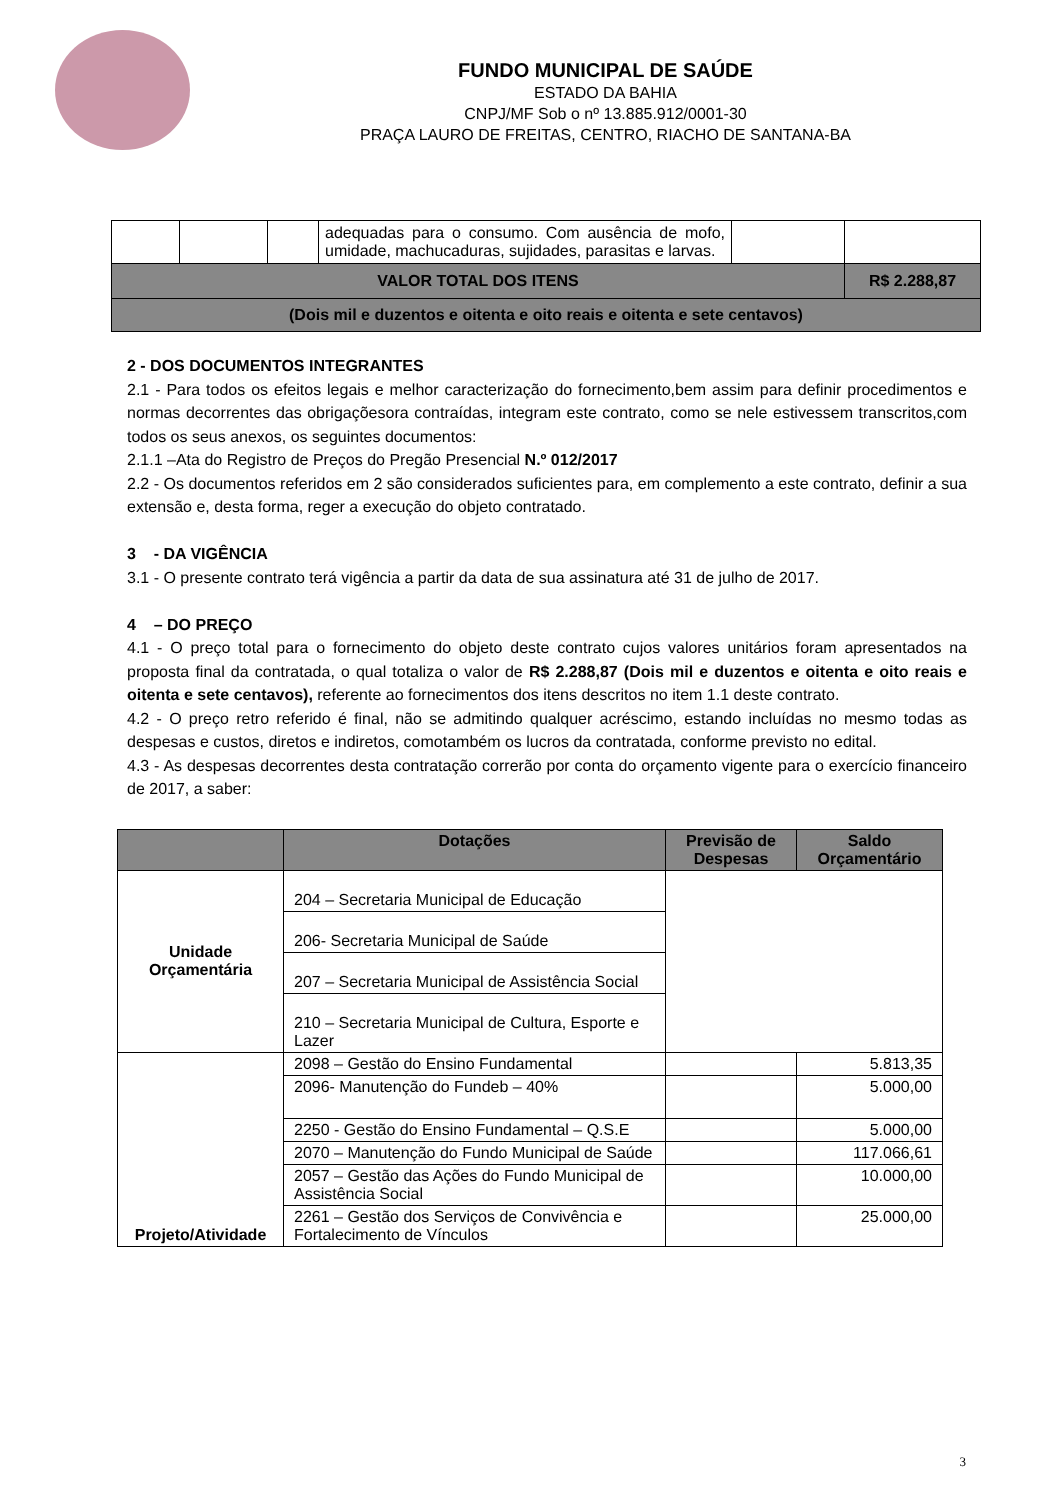FUNDO MUNICIPAL DE SAÚDE
ESTADO DA BAHIA
CNPJ/MF Sob o nº 13.885.912/0001-30
PRAÇA LAURO DE FREITAS, CENTRO, RIACHO DE SANTANA-BA
| | | | adequadas para o consumo. Com ausência de mofo, umidade, machucaduras, sujidades, parasitas e larvas. | | |
| VALOR TOTAL DOS ITENS | | | | | R$ 2.288,87 |
| (Dois mil e duzentos e oitenta e oito reais e oitenta e sete centavos) | | | | | |
2 - DOS DOCUMENTOS INTEGRANTES
2.1 - Para todos os efeitos legais e melhor caracterização do fornecimento,bem assim para definir procedimentos e normas decorrentes das obrigaçõesora contraídas, integram este contrato, como se nele estivessem transcritos,com todos os seus anexos, os seguintes documentos:
2.1.1 –Ata do Registro de Preços do Pregão Presencial N.º 012/2017
2.2 - Os documentos referidos em 2 são considerados suficientes para, em complemento a este contrato, definir a sua extensão e, desta forma, reger a execução do objeto contratado.
3 - DA VIGÊNCIA
3.1 - O presente contrato terá vigência a partir da data de sua assinatura até 31 de julho de 2017.
4 – DO PREÇO
4.1 - O preço total para o fornecimento do objeto deste contrato cujos valores unitários foram apresentados na proposta final da contratada, o qual totaliza o valor de R$ 2.288,87 (Dois mil e duzentos e oitenta e oito reais e oitenta e sete centavos), referente ao fornecimentos dos itens descritos no item 1.1 deste contrato.
4.2 - O preço retro referido é final, não se admitindo qualquer acréscimo, estando incluídas no mesmo todas as despesas e custos, diretos e indiretos, comotambém os lucros da contratada, conforme previsto no edital.
4.3 - As despesas decorrentes desta contratação correrão por conta do orçamento vigente para o exercício financeiro de 2017, a saber:
| | Dotações | Previsão de Despesas | Saldo Orçamentário |
| --- | --- | --- | --- |
| Unidade Orçamentária | 204 – Secretaria Municipal de Educação | | |
| | 206- Secretaria Municipal de Saúde | | |
| | 207 – Secretaria Municipal de Assistência Social | | |
| | 210 – Secretaria Municipal de Cultura, Esporte e Lazer | | |
| Projeto/Atividade | 2098 – Gestão do Ensino Fundamental | | 5.813,35 |
| | 2096- Manutenção do Fundeb – 40% | | 5.000,00 |
| | 2250 - Gestão do Ensino Fundamental – Q.S.E | | 5.000,00 |
| | 2070 – Manutenção do Fundo Municipal de Saúde | | 117.066,61 |
| | 2057 – Gestão das Ações do Fundo Municipal de Assistência Social | | 10.000,00 |
| | 2261 – Gestão dos Serviços de Convivência e Fortalecimento de Vínculos | | 25.000,00 |
3